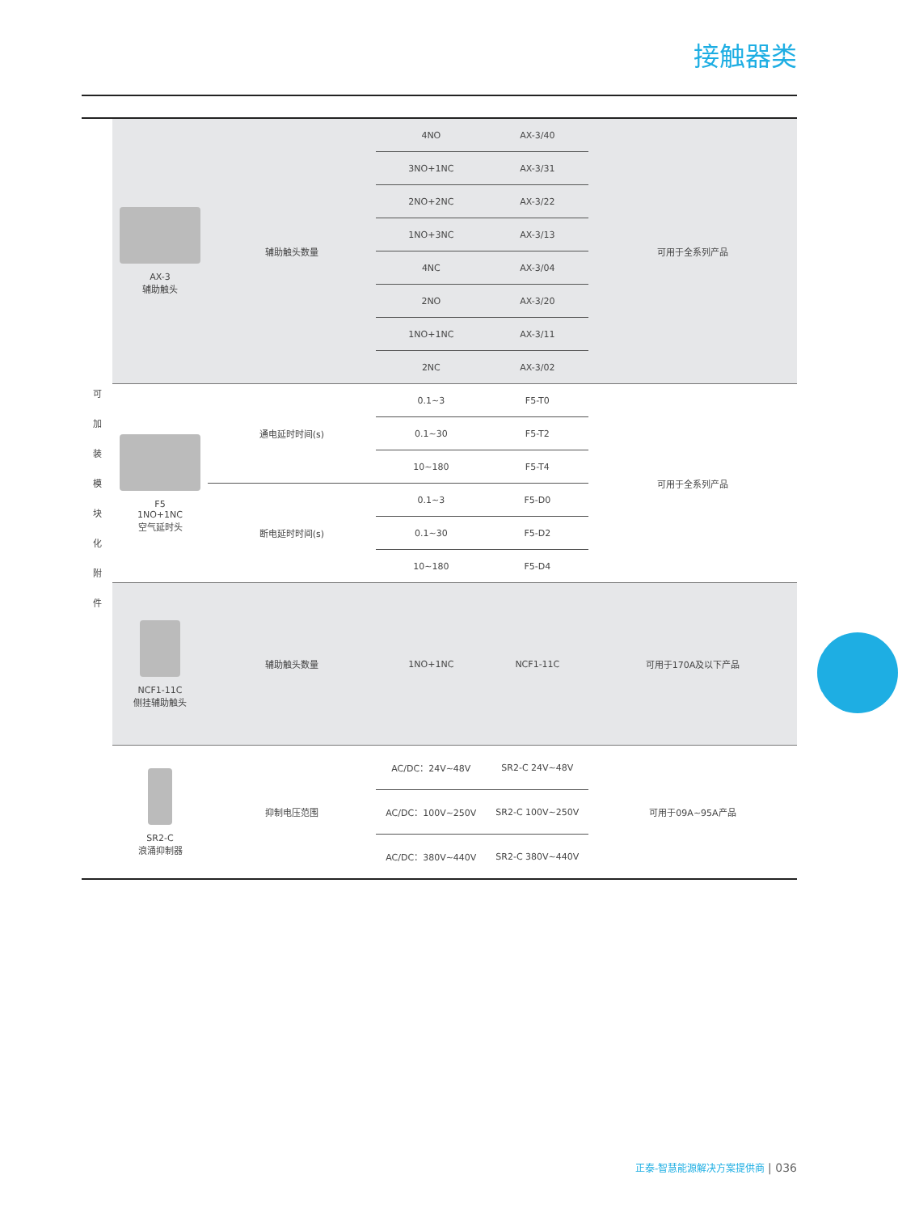接触器类
| 可 加 装 模 块 化 附 件 | AX-3 辅助触头 | 辅助触头数量 | 4NO | AX-3/40 | 可用于全系列产品 |
| | | | 3NO+1NC | AX-3/31 | |
| | | | 2NO+2NC | AX-3/22 | |
| | | | 1NO+3NC | AX-3/13 | |
| | | | 4NC | AX-3/04 | |
| | | | 2NO | AX-3/20 | |
| | | | 1NO+1NC | AX-3/11 | |
| | | | 2NC | AX-3/02 | |
| | F5 1NO+1NC 空气延时头 | 通电延时时间(s) | 0.1~3 | F5-T0 | 可用于全系列产品 |
| | | | 0.1~30 | F5-T2 | |
| | | | 10~180 | F5-T4 | |
| | | 断电延时时间(s) | 0.1~3 | F5-D0 | |
| | | | 0.1~30 | F5-D2 | |
| | | | 10~180 | F5-D4 | |
| | NCF1-11C 侧挂辅助触头 | 辅助触头数量 | 1NO+1NC | NCF1-11C | 可用于170A及以下产品 |
| | SR2-C 浪涌抑制器 | 抑制电压范围 | AC/DC：24V~48V | SR2-C 24V~48V | 可用于09A~95A产品 |
| | | | AC/DC：100V~250V | SR2-C 100V~250V | |
| | | | AC/DC：380V~440V | SR2-C 380V~440V | |
正泰-智慧能源解决方案提供商 | 036